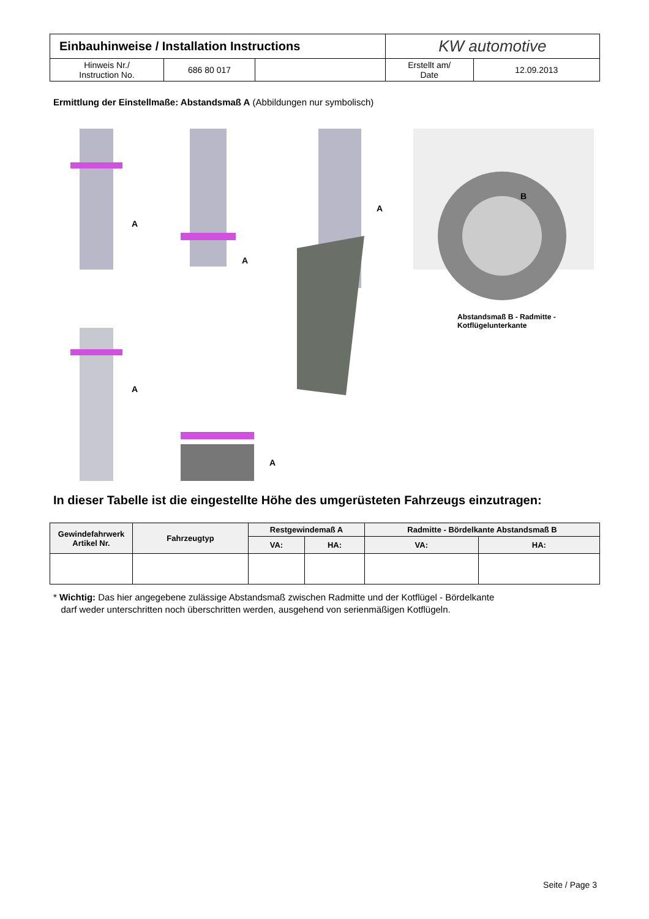| Einbauhinweise / Installation Instructions | | | KW automotive | |
| Hinweis Nr./ Instruction No. | 686 80 017 | | Erstellt am/ Date | 12.09.2013 |
Ermittlung der Einstellmaße: Abstandsmaß A (Abbildungen nur symbolisch)
A
A
A
A
A
B
Abstandsmaß B - Radmitte -
Kotflügelunterkante
In dieser Tabelle ist die eingestellte Höhe des umgerüsteten Fahrzeugs einzutragen:
| Gewindefahrwerk Artikel Nr. | Fahrzeugtyp | Restgewindemaß A | | Radmitte - Bördelkante Abstandsmaß B | |
| --- | --- | --- | --- | --- | --- |
| | | VA: | HA: | VA: | HA: |
* Wichtig: Das hier angegebene zulässige Abstandsmaß zwischen Radmitte und der Kotflügel - Bördelkante
darf weder unterschritten noch überschritten werden, ausgehend von serienmäßigen Kotflügeln.
Seite / Page 3